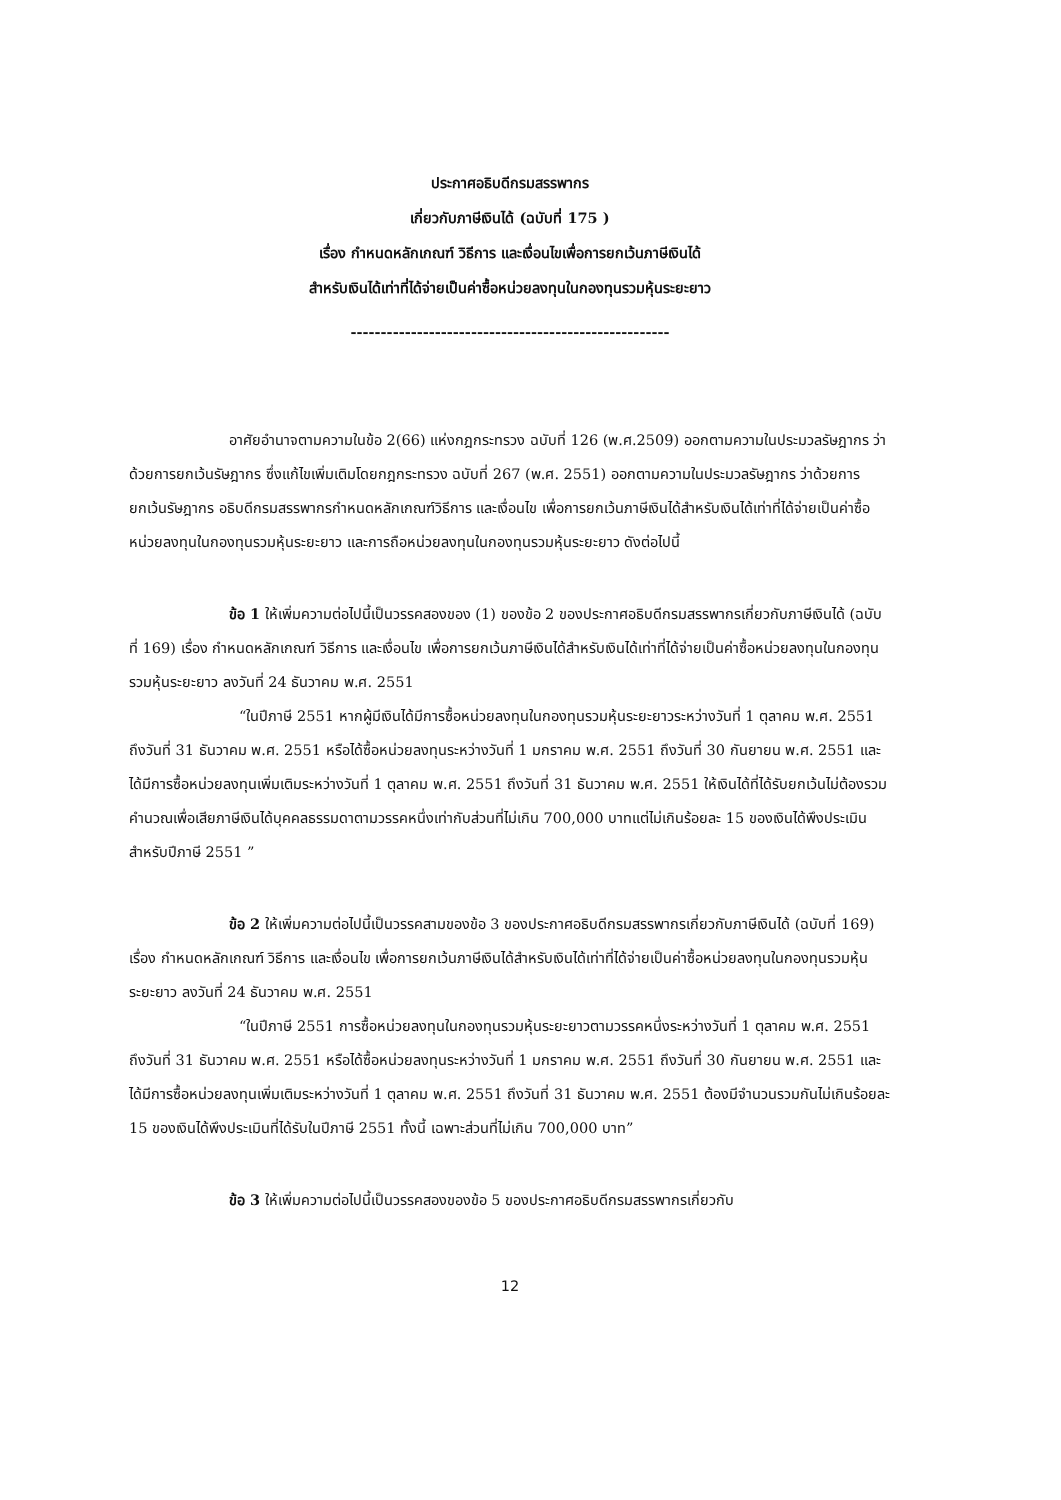ประกาศอธิบดีกรมสรรพากร
เกี่ยวกับภาษีเงินได้ (ฉบับที่ 175 )
เรื่อง กำหนดหลักเกณฑ์ วิธีการ และเงื่อนไขเพื่อการยกเว้นภาษีเงินได้
สำหรับเงินได้เท่าที่ได้จ่ายเป็นค่าซื้อหน่วยลงทุนในกองทุนรวมหุ้นระยะยาว
-----------------------------------------------------
อาศัยอำนาจตามความในข้อ 2(66) แห่งกฎกระทรวง ฉบับที่ 126 (พ.ศ.2509) ออกตามความในประมวลรัษฎากร ว่าด้วยการยกเว้นรัษฎากร ซึ่งแก้ไขเพิ่มเติมโดยกฎกระทรวง ฉบับที่ 267 (พ.ศ. 2551) ออกตามความในประมวลรัษฎากร ว่าด้วยการยกเว้นรัษฎากร อธิบดีกรมสรรพากรกำหนดหลักเกณฑ์วิธีการ และเงื่อนไข เพื่อการยกเว้นภาษีเงินได้สำหรับเงินได้เท่าที่ได้จ่ายเป็นค่าซื้อหน่วยลงทุนในกองทุนรวมหุ้นระยะยาว และการถือหน่วยลงทุนในกองทุนรวมหุ้นระยะยาว ดังต่อไปนี้
ข้อ 1 ให้เพิ่มความต่อไปนี้เป็นวรรคสองของ (1) ของข้อ 2 ของประกาศอธิบดีกรมสรรพากรเกี่ยวกับภาษีเงินได้ (ฉบับที่ 169) เรื่อง กำหนดหลักเกณฑ์ วิธีการ และเงื่อนไข เพื่อการยกเว้นภาษีเงินได้สำหรับเงินได้เท่าที่ได้จ่ายเป็นค่าซื้อหน่วยลงทุนในกองทุนรวมหุ้นระยะยาว ลงวันที่ 24 ธันวาคม พ.ศ. 2551
“ในปีภาษี 2551 หากผู้มีเงินได้มีการซื้อหน่วยลงทุนในกองทุนรวมหุ้นระยะยาวระหว่างวันที่ 1 ตุลาคม พ.ศ. 2551 ถึงวันที่ 31 ธันวาคม พ.ศ. 2551 หรือได้ซื้อหน่วยลงทุนระหว่างวันที่ 1 มกราคม พ.ศ. 2551 ถึงวันที่ 30 กันยายน พ.ศ. 2551 และได้มีการซื้อหน่วยลงทุนเพิ่มเติมระหว่างวันที่ 1 ตุลาคม พ.ศ. 2551 ถึงวันที่ 31 ธันวาคม พ.ศ. 2551 ให้เงินได้ที่ได้รับยกเว้นไม่ต้องรวมคำนวณเพื่อเสียภาษีเงินได้บุคคลธรรมดาตามวรรคหนึ่งเท่ากับส่วนที่ไม่เกิน 700,000 บาทแต่ไม่เกินร้อยละ 15 ของเงินได้พึงประเมินสำหรับปีภาษี 2551 ”
ข้อ 2 ให้เพิ่มความต่อไปนี้เป็นวรรคสามของข้อ 3 ของประกาศอธิบดีกรมสรรพากรเกี่ยวกับภาษีเงินได้ (ฉบับที่ 169) เรื่อง กำหนดหลักเกณฑ์ วิธีการ และเงื่อนไข เพื่อการยกเว้นภาษีเงินได้สำหรับเงินได้เท่าที่ได้จ่ายเป็นค่าซื้อหน่วยลงทุนในกองทุนรวมหุ้นระยะยาว ลงวันที่ 24 ธันวาคม พ.ศ. 2551
“ในปีภาษี 2551 การซื้อหน่วยลงทุนในกองทุนรวมหุ้นระยะยาวตามวรรคหนึ่งระหว่างวันที่ 1 ตุลาคม พ.ศ. 2551 ถึงวันที่ 31 ธันวาคม พ.ศ. 2551 หรือได้ซื้อหน่วยลงทุนระหว่างวันที่ 1 มกราคม พ.ศ. 2551 ถึงวันที่ 30 กันยายน พ.ศ. 2551 และได้มีการซื้อหน่วยลงทุนเพิ่มเติมระหว่างวันที่ 1 ตุลาคม พ.ศ. 2551 ถึงวันที่ 31 ธันวาคม พ.ศ. 2551 ต้องมีจำนวนรวมกันไม่เกินร้อยละ 15 ของเงินได้พึงประเมินที่ได้รับในปีภาษี 2551 ทั้งนี้ เฉพาะส่วนที่ไม่เกิน 700,000 บาท”
ข้อ 3 ให้เพิ่มความต่อไปนี้เป็นวรรคสองของข้อ 5 ของประกาศอธิบดีกรมสรรพากรเกี่ยวกับ
12